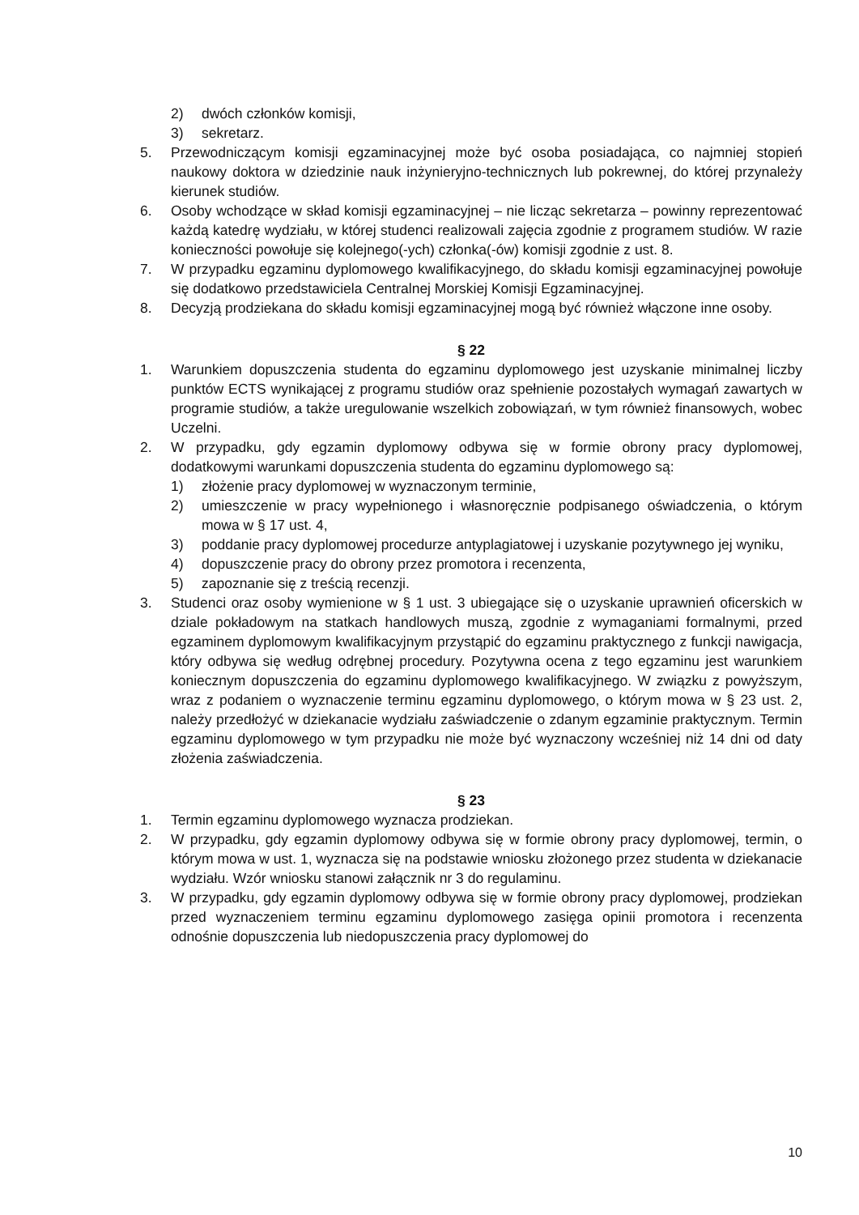2) dwóch członków komisji,
3) sekretarz.
5. Przewodniczącym komisji egzaminacyjnej może być osoba posiadająca, co najmniej stopień naukowy doktora w dziedzinie nauk inżynieryjno-technicznych lub pokrewnej, do której przynależy kierunek studiów.
6. Osoby wchodzące w skład komisji egzaminacyjnej – nie licząc sekretarza – powinny reprezentować każdą katedrę wydziału, w której studenci realizowali zajęcia zgodnie z programem studiów. W razie konieczności powołuje się kolejnego(-ych) członka(-ów) komisji zgodnie z ust. 8.
7. W przypadku egzaminu dyplomowego kwalifikacyjnego, do składu komisji egzaminacyjnej powołuje się dodatkowo przedstawiciela Centralnej Morskiej Komisji Egzaminacyjnej.
8. Decyzją prodziekana do składu komisji egzaminacyjnej mogą być również włączone inne osoby.
§ 22
1. Warunkiem dopuszczenia studenta do egzaminu dyplomowego jest uzyskanie minimalnej liczby punktów ECTS wynikającej z programu studiów oraz spełnienie pozostałych wymagań zawartych w programie studiów, a także uregulowanie wszelkich zobowiązań, w tym również finansowych, wobec Uczelni.
2. W przypadku, gdy egzamin dyplomowy odbywa się w formie obrony pracy dyplomowej, dodatkowymi warunkami dopuszczenia studenta do egzaminu dyplomowego są:
1) złożenie pracy dyplomowej w wyznaczonym terminie,
2) umieszczenie w pracy wypełnionego i własnoręcznie podpisanego oświadczenia, o którym mowa w § 17 ust. 4,
3) poddanie pracy dyplomowej procedurze antyplagiatowej i uzyskanie pozytywnego jej wyniku,
4) dopuszczenie pracy do obrony przez promotora i recenzenta,
5) zapoznanie się z treścią recenzji.
3. Studenci oraz osoby wymienione w § 1 ust. 3 ubiegające się o uzyskanie uprawnień oficerskich w dziale pokładowym na statkach handlowych muszą, zgodnie z wymaganiami formalnymi, przed egzaminem dyplomowym kwalifikacyjnym przystąpić do egzaminu praktycznego z funkcji nawigacja, który odbywa się według odrębnej procedury. Pozytywna ocena z tego egzaminu jest warunkiem koniecznym dopuszczenia do egzaminu dyplomowego kwalifikacyjnego. W związku z powyższym, wraz z podaniem o wyznaczenie terminu egzaminu dyplomowego, o którym mowa w § 23 ust. 2, należy przedłożyć w dziekanacie wydziału zaświadczenie o zdanym egzaminie praktycznym. Termin egzaminu dyplomowego w tym przypadku nie może być wyznaczony wcześniej niż 14 dni od daty złożenia zaświadczenia.
§ 23
1. Termin egzaminu dyplomowego wyznacza prodziekan.
2. W przypadku, gdy egzamin dyplomowy odbywa się w formie obrony pracy dyplomowej, termin, o którym mowa w ust. 1, wyznacza się na podstawie wniosku złożonego przez studenta w dziekanacie wydziału. Wzór wniosku stanowi załącznik nr 3 do regulaminu.
3. W przypadku, gdy egzamin dyplomowy odbywa się w formie obrony pracy dyplomowej, prodziekan przed wyznaczeniem terminu egzaminu dyplomowego zasięga opinii promotora i recenzenta odnośnie dopuszczenia lub niedopuszczenia pracy dyplomowej do
10